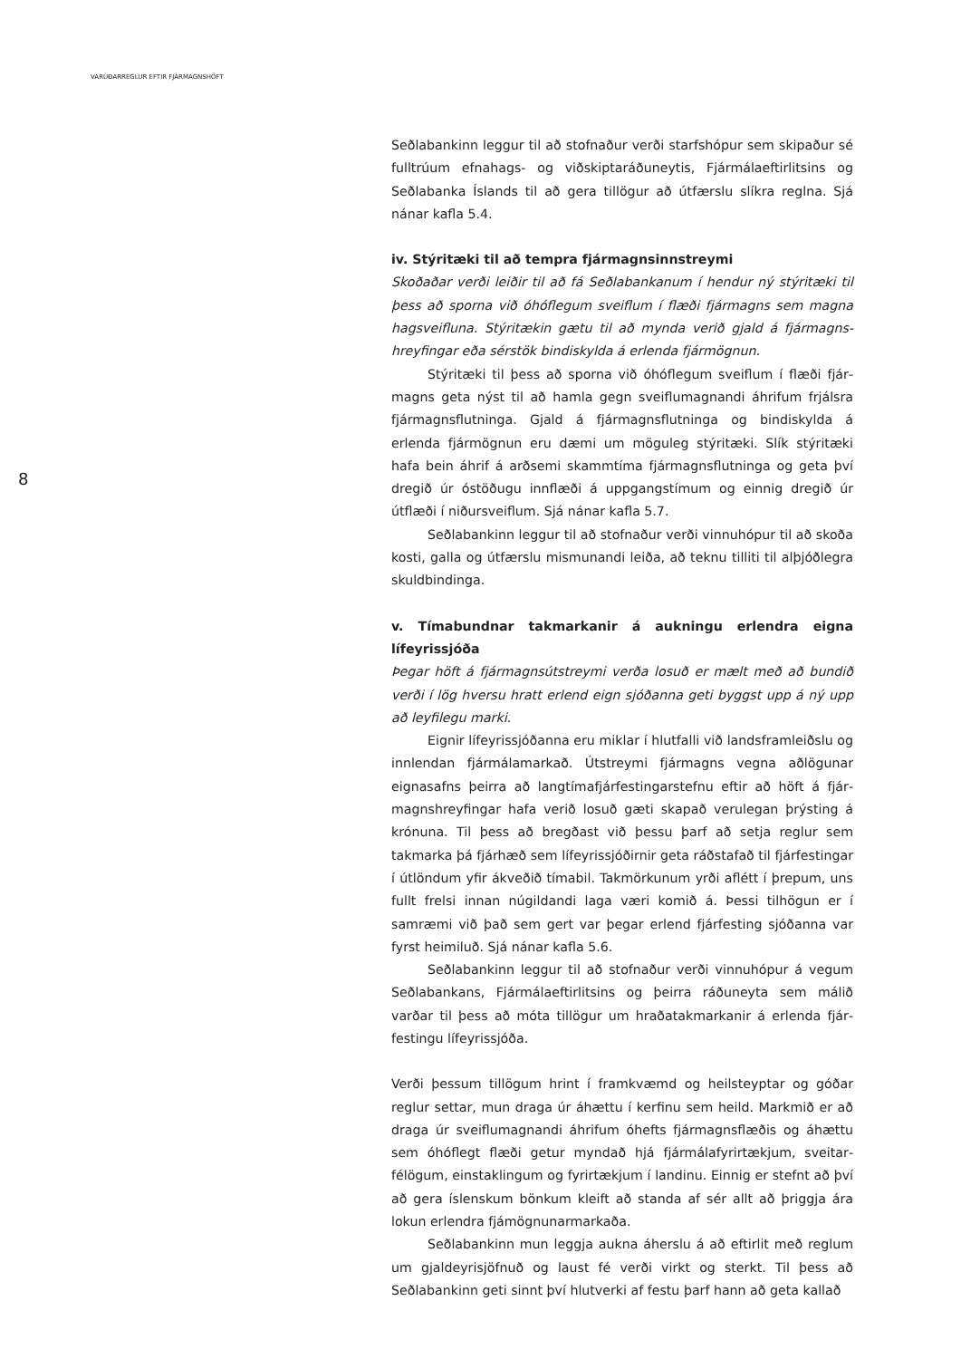VARÚÐARREGLUR EFTIR FJÁRMAGNSHÖFT
8
Seðlabankinn leggur til að stofnaður verði starfshópur sem skipaður sé fulltrúum efnahags- og viðskiptaráðuneytis, Fjármálaeftirlitsins og Seðlabanka Íslands til að gera tillögur að útfærslu slíkra reglna. Sjá nánar kafla 5.4.
iv. Stýritæki til að tempra fjármagnsinnstreymi
Skoðaðar verði leiðir til að fá Seðlabankanum í hendur ný stýritæki til þess að sporna við óhóflegum sveiflum í flæði fjármagns sem magna hagsveifluna. Stýritækin gætu til að mynda verið gjald á fjármagns­hreyfingar eða sérstök bindiskylda á erlenda fjármögnun.
Stýritæki til þess að sporna við óhóflegum sveiflum í flæði fjár­magns geta nýst til að hamla gegn sveiflumagnandi áhrifum frjálsra fjármagnsflutninga. Gjald á fjármagnsflutninga og bindiskylda á erlenda fjármögnun eru dæmi um möguleg stýritæki. Slík stýritæki hafa bein áhrif á arðsemi skammtíma fjármagnsflutninga og geta því dregið úr óstöðugu innflæði á uppgangstímum og einnig dregið úr útflæði í niðursveiflum. Sjá nánar kafla 5.7.
Seðlabankinn leggur til að stofnaður verði vinnuhópur til að skoða kosti, galla og útfærslu mismunandi leiða, að teknu tilliti til alþjóðlegra skuldbindinga.
v. Tímabundnar takmarkanir á aukningu erlendra eigna lífeyrissjóða
Þegar höft á fjármagnsútstreymi verða losuð er mælt með að bundið verði í lög hversu hratt erlend eign sjóðanna geti byggst upp á ný upp að leyfilegu marki.
Eignir lífeyrissjóðanna eru miklar í hlutfalli við landsframleiðslu og innlendan fjármálamarkað. Útstreymi fjármagns vegna aðlögunar eignasafns þeirra að langtímafjárfestingarstefnu eftir að höft á fjár­magnshreyfingar hafa verið losuð gæti skapað verulegan þrýsting á krónuna. Til þess að bregðast við þessu þarf að setja reglur sem takmarka þá fjárhæð sem lífeyrissjóðirnir geta ráðstafað til fjárfestingar í útlöndum yfir ákveðið tímabil. Takmörkunum yrði aflétt í þrepum, uns fullt frelsi innan núgildandi laga væri komið á. Þessi tilhögun er í samræmi við það sem gert var þegar erlend fjárfesting sjóðanna var fyrst heimiluð. Sjá nánar kafla 5.6.
Seðlabankinn leggur til að stofnaður verði vinnuhópur á vegum Seðlabankans, Fjármálaeftirlitsins og þeirra ráðuneyta sem málið varðar til þess að móta tillögur um hraðatakmarkanir á erlenda fjár­festingu lífeyrissjóða.
Verði þessum tillögum hrint í framkvæmd og heilsteyptar og góðar reglur settar, mun draga úr áhættu í kerfinu sem heild. Markmið er að draga úr sveiflumagnandi áhrifum óhefts fjármagnsflæðis og áhættu sem óhóflegt flæði getur myndað hjá fjármálafyrirtækjum, sveitar­félögum, einstaklingum og fyrirtækjum í landinu. Einnig er stefnt að því að gera íslenskum bönkum kleift að standa af sér allt að þriggja ára lokun erlendra fjámögnunarmarkaða.
Seðlabankinn mun leggja aukna áherslu á að eftirlit með reglum um gjaldeyrisjöfnuð og laust fé verði virkt og sterkt. Til þess að Seðlabankinn geti sinnt því hlutverki af festu þarf hann að geta kallað